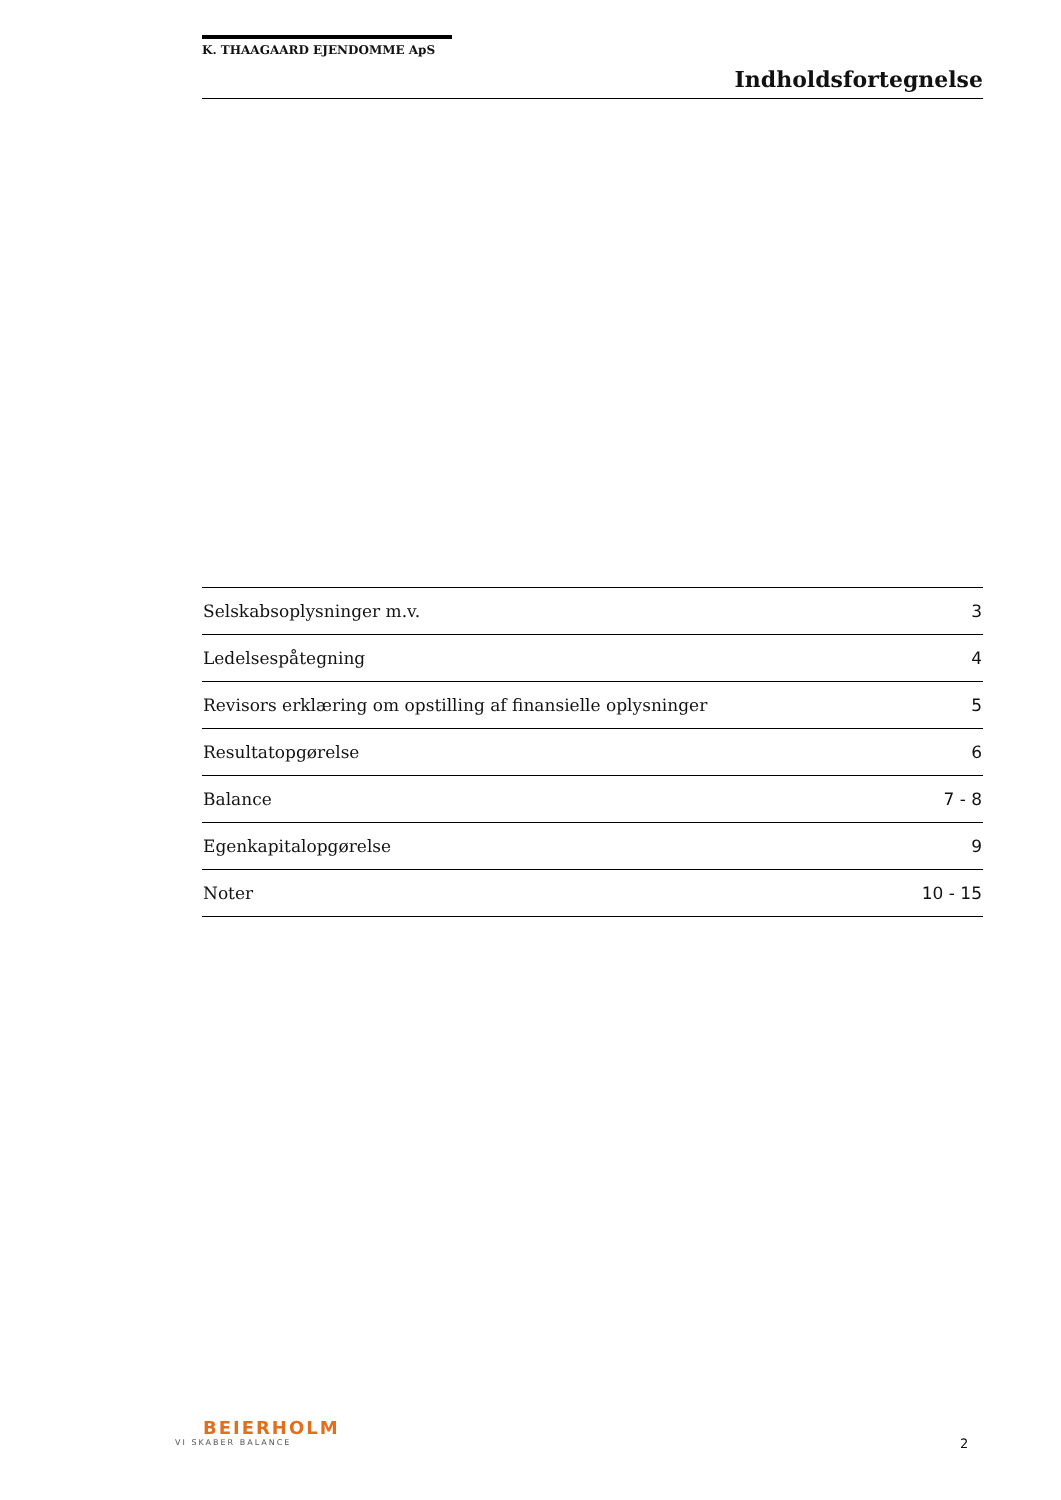K. THAAGAARD EJENDOMME ApS
Indholdsfortegnelse
| Selskabsoplysninger m.v. | 3 |
| Ledelsespåtegning | 4 |
| Revisors erklæring om opstilling af finansielle oplysninger | 5 |
| Resultatopgørelse | 6 |
| Balance | 7 - 8 |
| Egenkapitalopgørelse | 9 |
| Noter | 10 - 15 |
BEIERHOLM
VI SKABER BALANCE
2